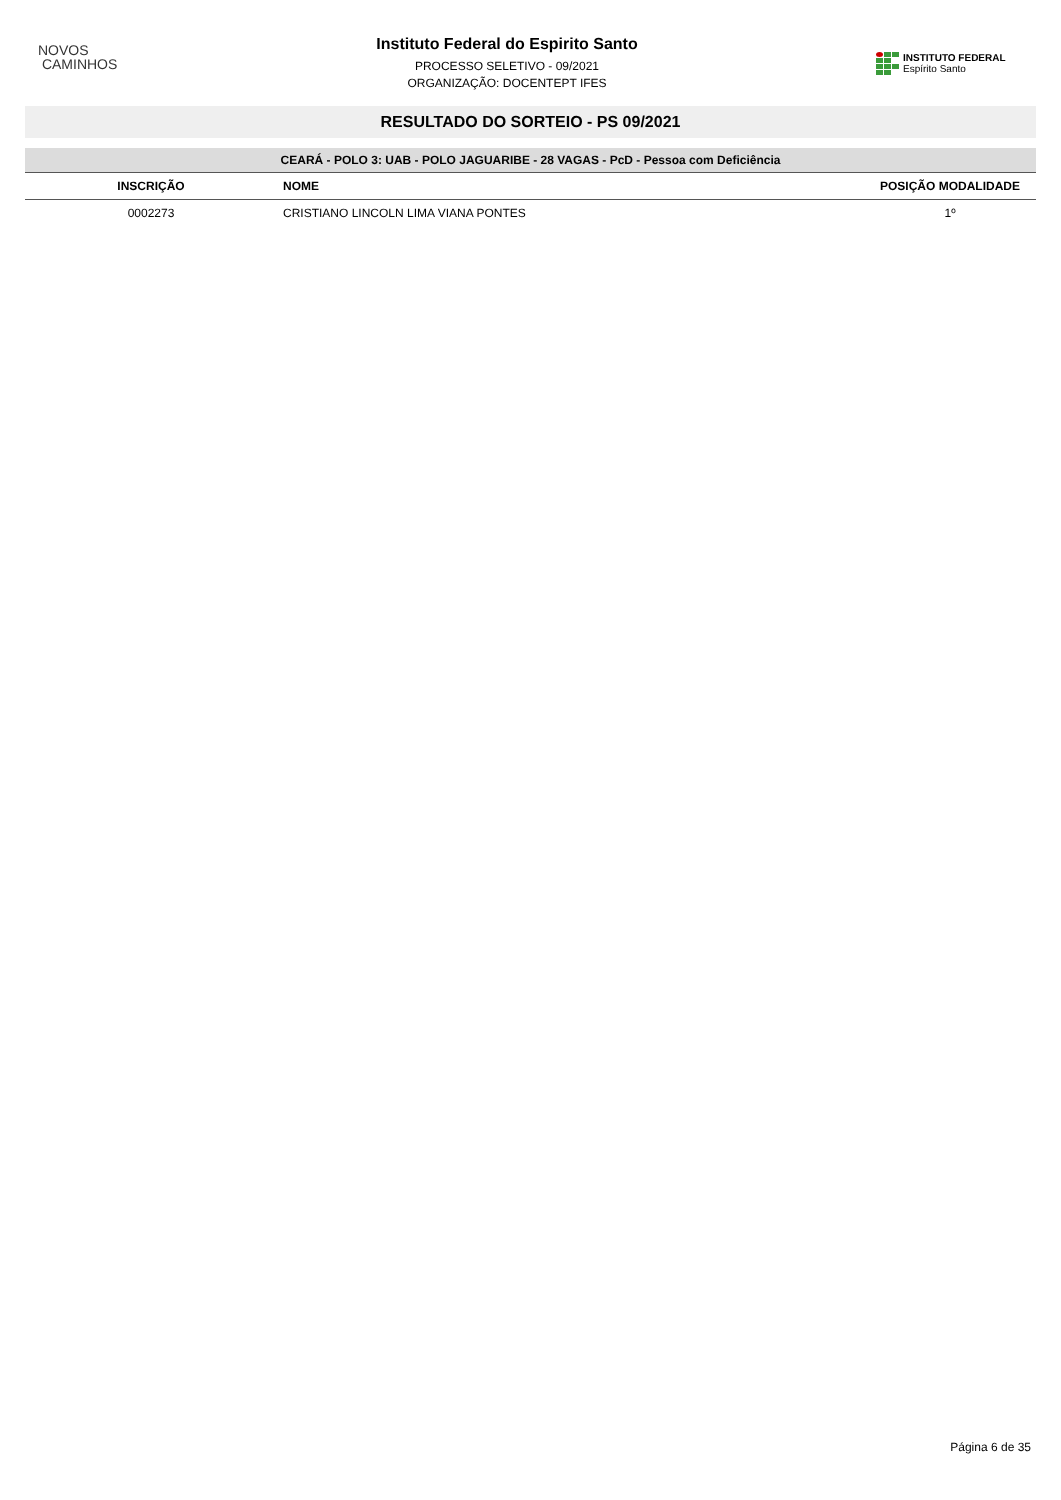NOVOS
CAMINHOS
Instituto Federal do Espirito Santo
PROCESSO SELETIVO - 09/2021
ORGANIZAÇÃO: DOCENTEPT IFES
INSTITUTO FEDERAL
Espírito Santo
RESULTADO DO SORTEIO - PS 09/2021
| CEARÁ - POLO 3: UAB - POLO JAGUARIBE - 28 VAGAS - PcD - Pessoa com Deficiência | | |
| INSCRIÇÃO | NOME | POSIÇÃO MODALIDADE |
| 0002273 | CRISTIANO LINCOLN LIMA VIANA PONTES | 1º |
Página 6 de 35